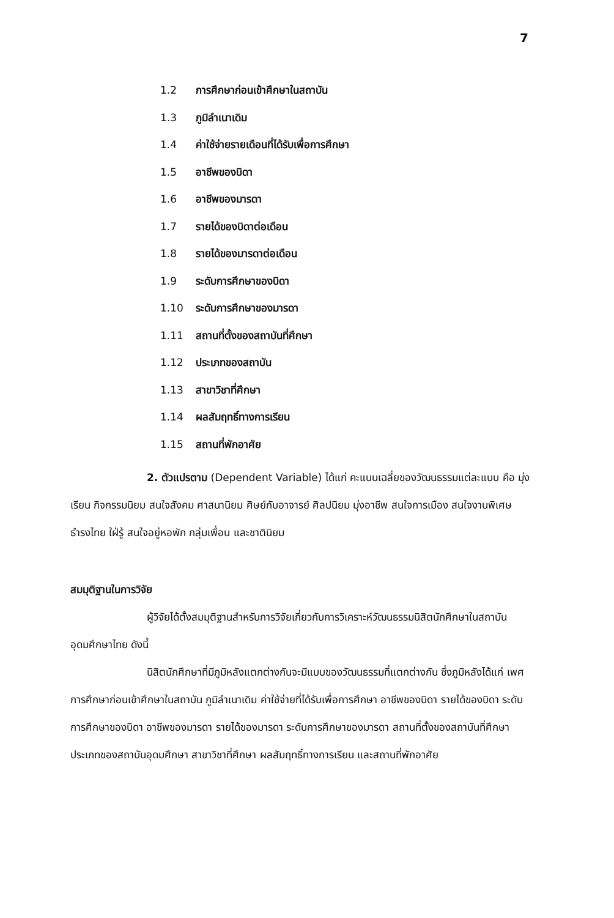7
1.2 การศึกษาก่อนเข้าศึกษาในสถาบัน
1.3 ภูมิลำเนาเดิม
1.4 ค่าใช้จ่ายรายเดือนที่ได้รับเพื่อการศึกษา
1.5 อาชีพของบิดา
1.6 อาชีพของมารดา
1.7 รายได้ของบิดาต่อเดือน
1.8 รายได้ของมารดาต่อเดือน
1.9 ระดับการศึกษาของบิดา
1.10 ระดับการศึกษาของมารดา
1.11 สถานที่ตั้งของสถาบันที่ศึกษา
1.12 ประเภทของสถาบัน
1.13 สาขาวิชาที่ศึกษา
1.14 ผลสัมฤทธิ์ทางการเรียน
1.15 สถานที่พักอาศัย
2. ตัวแปรตาม (Dependent Variable) ได้แก่ คะแนนเฉลี่ยของวัฒนธรรมแต่ละแบบ คือ มุ่งเรียน กิจกรรมนิยม สนใจสังคม ศาสนานิยม ศิษย์กับอาจารย์ ศิลปนิยม มุ่งอาชีพ สนใจการเมือง สนใจงานพิเศษ ธำรงไทย ใฝ่รู้ สนใจอยู่หอพัก กลุ่มเพื่อน และชาตินิยม
สมมุติฐานในการวิจัย
ผู้วิจัยได้ตั้งสมมุติฐานสำหรับการวิจัยเกี่ยวกับการวิเคราะห์วัฒนธรรมนิสิตนักศึกษาในสถาบันอุดมศึกษาไทย ดังนี้
นิสิตนักศึกษาที่มีภูมิหลังแตกต่างกันจะมีแบบของวัฒนธรรมที่แตกต่างกัน ซึ่งภูมิหลังได้แก่ เพศ การศึกษาก่อนเข้าศึกษาในสถาบัน ภูมิลำเนาเดิม ค่าใช้จ่ายที่ได้รับเพื่อการศึกษา อาชีพของบิดา รายได้ของบิดา ระดับการศึกษาของบิดา อาชีพของมารดา รายได้ของมารดา ระดับการศึกษาของมารดา สถานที่ตั้งของสถาบันที่ศึกษา ประเภทของสถาบันอุดมศึกษา สาขาวิชาที่ศึกษา ผลสัมฤทธิ์ทางการเรียน และสถานที่พักอาศัย